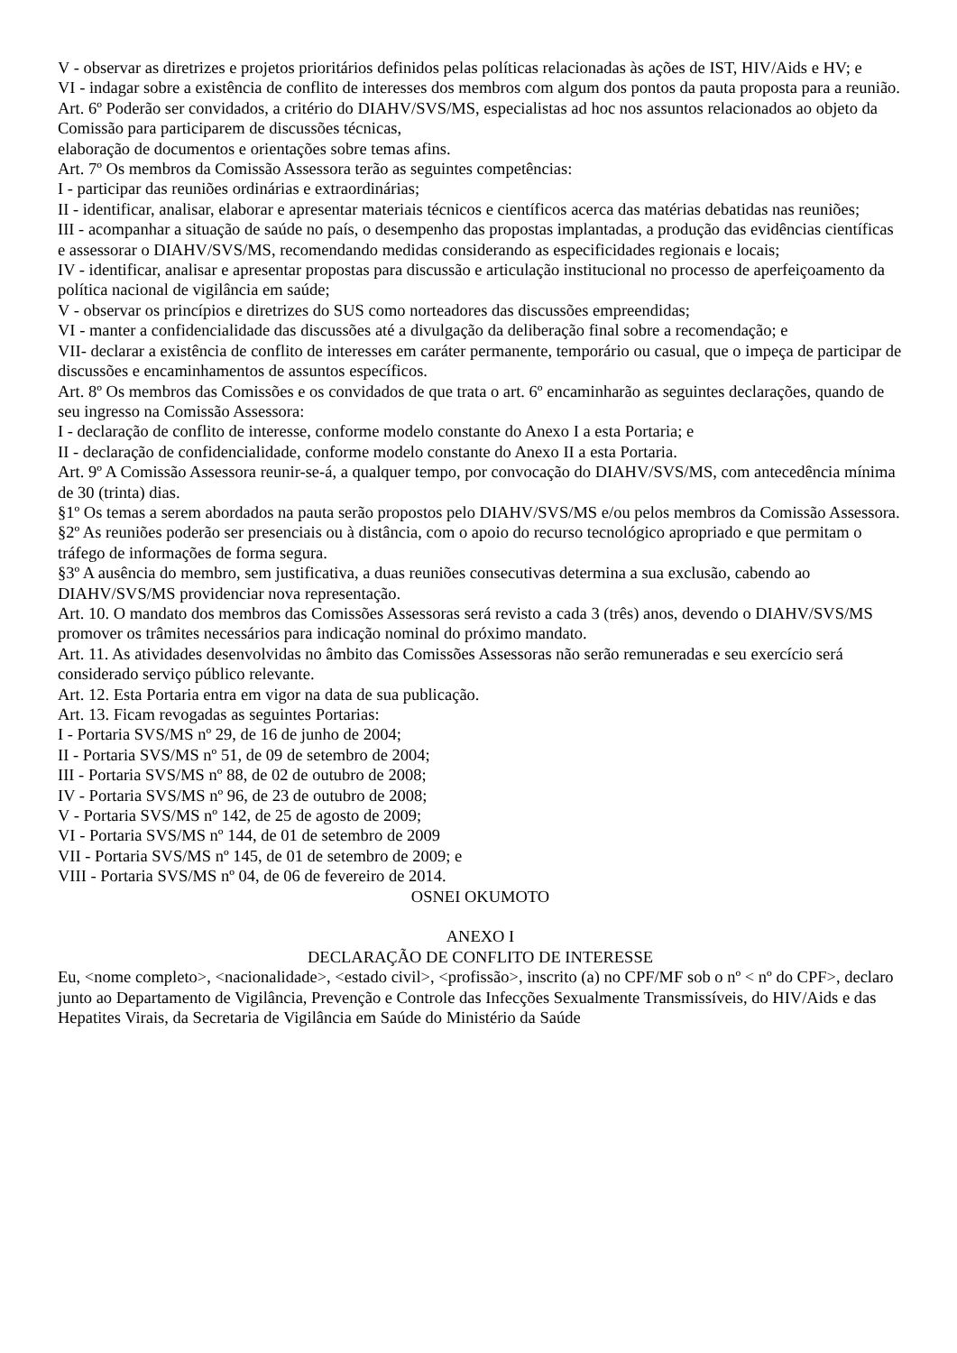V - observar as diretrizes e projetos prioritários definidos pelas políticas relacionadas às ações de IST, HIV/Aids e HV; e
VI - indagar sobre a existência de conflito de interesses dos membros com algum dos pontos da pauta proposta para a reunião.
Art. 6º Poderão ser convidados, a critério do DIAHV/SVS/MS, especialistas ad hoc nos assuntos relacionados ao objeto da Comissão para participarem de discussões técnicas,
elaboração de documentos e orientações sobre temas afins.
Art. 7º Os membros da Comissão Assessora terão as seguintes competências:
I - participar das reuniões ordinárias e extraordinárias;
II - identificar, analisar, elaborar e apresentar materiais técnicos e científicos acerca das matérias debatidas nas reuniões;
III - acompanhar a situação de saúde no país, o desempenho das propostas implantadas, a produção das evidências científicas e assessorar o DIAHV/SVS/MS, recomendando medidas considerando as especificidades regionais e locais;
IV - identificar, analisar e apresentar propostas para discussão e articulação institucional no processo de aperfeiçoamento da política nacional de vigilância em saúde;
V - observar os princípios e diretrizes do SUS como norteadores das discussões empreendidas;
VI - manter a confidencialidade das discussões até a divulgação da deliberação final sobre a recomendação; e
VII- declarar a existência de conflito de interesses em caráter permanente, temporário ou casual, que o impeça de participar de discussões e encaminhamentos de assuntos específicos.
Art. 8º Os membros das Comissões e os convidados de que trata o art. 6º encaminharão as seguintes declarações, quando de seu ingresso na Comissão Assessora:
I - declaração de conflito de interesse, conforme modelo constante do Anexo I a esta Portaria; e
II - declaração de confidencialidade, conforme modelo constante do Anexo II a esta Portaria.
Art. 9º A Comissão Assessora reunir-se-á, a qualquer tempo, por convocação do DIAHV/SVS/MS, com antecedência mínima de 30 (trinta) dias.
§1º Os temas a serem abordados na pauta serão propostos pelo DIAHV/SVS/MS e/ou pelos membros da Comissão Assessora.
§2º As reuniões poderão ser presenciais ou à distância, com o apoio do recurso tecnológico apropriado e que permitam o tráfego de informações de forma segura.
§3º A ausência do membro, sem justificativa, a duas reuniões consecutivas determina a sua exclusão, cabendo ao DIAHV/SVS/MS providenciar nova representação.
Art. 10. O mandato dos membros das Comissões Assessoras será revisto a cada 3 (três) anos, devendo o DIAHV/SVS/MS promover os trâmites necessários para indicação nominal do próximo mandato.
Art. 11. As atividades desenvolvidas no âmbito das Comissões Assessoras não serão remuneradas e seu exercício será considerado serviço público relevante.
Art. 12. Esta Portaria entra em vigor na data de sua publicação.
Art. 13. Ficam revogadas as seguintes Portarias:
I - Portaria SVS/MS nº 29, de 16 de junho de 2004;
II - Portaria SVS/MS nº 51, de 09 de setembro de 2004;
III - Portaria SVS/MS nº 88, de 02 de outubro de 2008;
IV - Portaria SVS/MS nº 96, de 23 de outubro de 2008;
V - Portaria SVS/MS nº 142, de 25 de agosto de 2009;
VI - Portaria SVS/MS nº 144, de 01 de setembro de 2009
VII - Portaria SVS/MS nº 145, de 01 de setembro de 2009; e
VIII - Portaria SVS/MS nº 04, de 06 de fevereiro de 2014.
OSNEI OKUMOTO
ANEXO I
DECLARAÇÃO DE CONFLITO DE INTERESSE
Eu, <nome completo>, <nacionalidade>, <estado civil>, <profissão>, inscrito (a) no CPF/MF sob o nº < nº do CPF>, declaro junto ao Departamento de Vigilância, Prevenção e Controle das Infecções Sexualmente Transmissíveis, do HIV/Aids e das Hepatites Virais, da Secretaria de Vigilância em Saúde do Ministério da Saúde